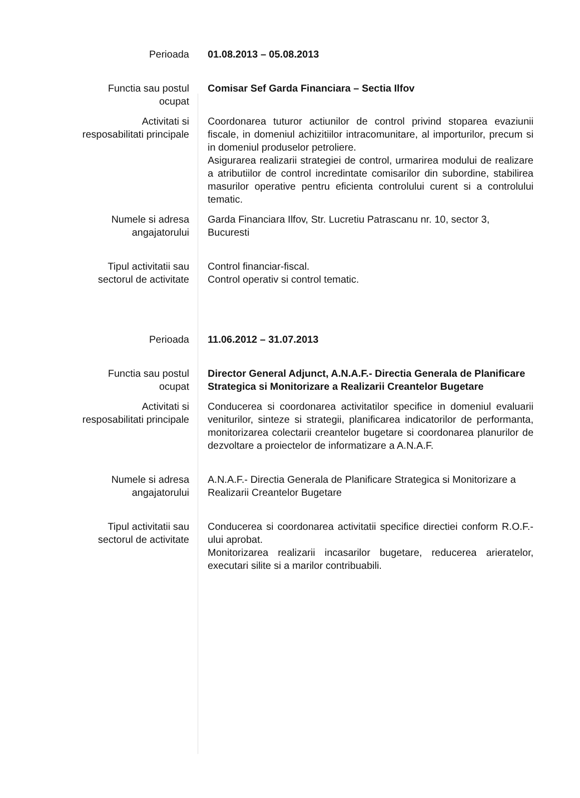| Perioada | 01.08.2013 – 05.08.2013 |
| Functia sau postul ocupat | Comisar Sef Garda Financiara – Sectia Ilfov |
| Activitati si resposabilitati principale | Coordonarea tuturor actiunilor de control privind stoparea evaziunii fiscale, in domeniul achizitiilor intracomunitare, al importurilor, precum si in domeniul produselor petroliere. Asigurarea realizarii strategiei de control, urmarirea modului de realizare a atributiilor de control incredintate comisarilor din subordine, stabilirea masurilor operative pentru eficienta controlului curent si a controlului tematic. |
| Numele si adresa angajatorului | Garda Financiara Ilfov, Str. Lucretiu Patrascanu nr. 10, sector 3, Bucuresti |
| Tipul activitatii sau sectorul de activitate | Control financiar-fiscal. Control operativ si control tematic. |
| Perioada | 11.06.2012 – 31.07.2013 |
| Functia sau postul ocupat | Director General Adjunct, A.N.A.F.- Directia Generala de Planificare Strategica si Monitorizare a Realizarii Creantelor Bugetare |
| Activitati si resposabilitati principale | Conducerea si coordonarea activitatilor specifice in domeniul evaluarii veniturilor, sinteze si strategii, planificarea indicatorilor de performanta, monitorizarea colectarii creantelor bugetare si coordonarea planurilor de dezvoltare a proiectelor de informatizare a A.N.A.F. |
| Numele si adresa angajatorului | A.N.A.F.- Directia Generala de Planificare Strategica si Monitorizare a Realizarii Creantelor Bugetare |
| Tipul activitatii sau sectorul de activitate | Conducerea si coordonarea activitatii specifice directiei conform R.O.F.-ului aprobat. Monitorizarea realizarii incasarilor bugetare, reducerea arieratelor, executari silite si a marilor contribuabili. |